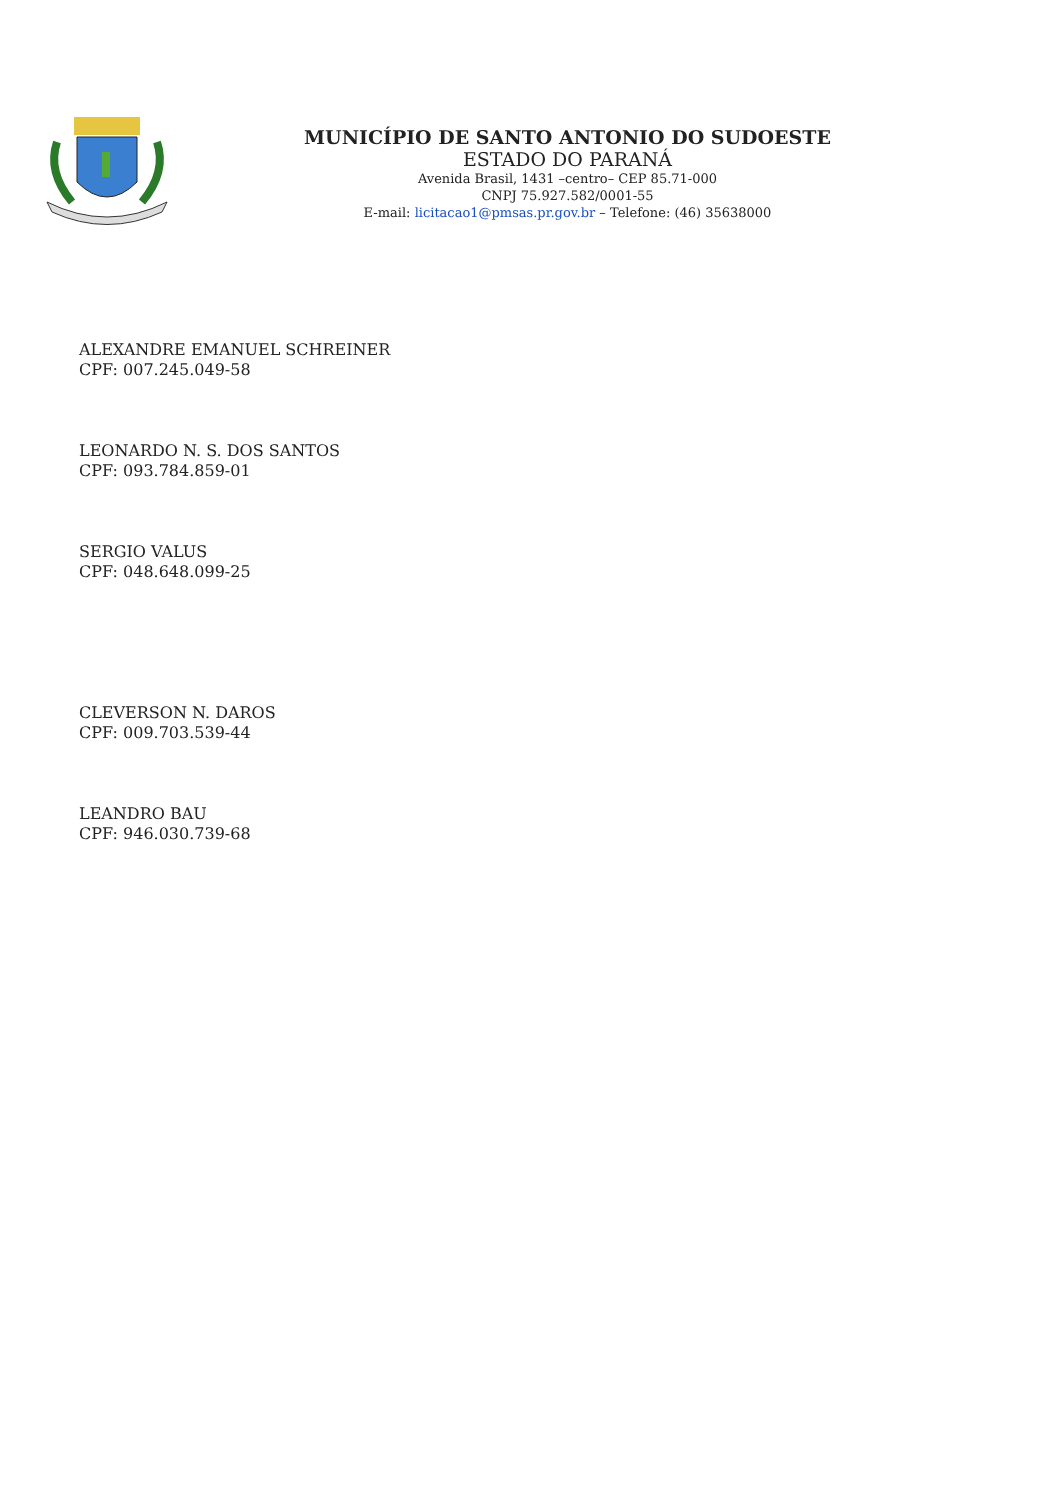MUNICÍPIO DE SANTO ANTONIO DO SUDOESTE
ESTADO DO PARANÁ
Avenida Brasil, 1431 –centro– CEP 85.71-000
CNPJ 75.927.582/0001-55
E-mail: licitacao1@pmsas.pr.gov.br – Telefone: (46) 35638000
ALEXANDRE EMANUEL SCHREINER
CPF: 007.245.049-58
LEONARDO N. S. DOS SANTOS
CPF: 093.784.859-01
SERGIO VALUS
CPF: 048.648.099-25
CLEVERSON N. DAROS
CPF: 009.703.539-44
LEANDRO BAU
CPF: 946.030.739-68